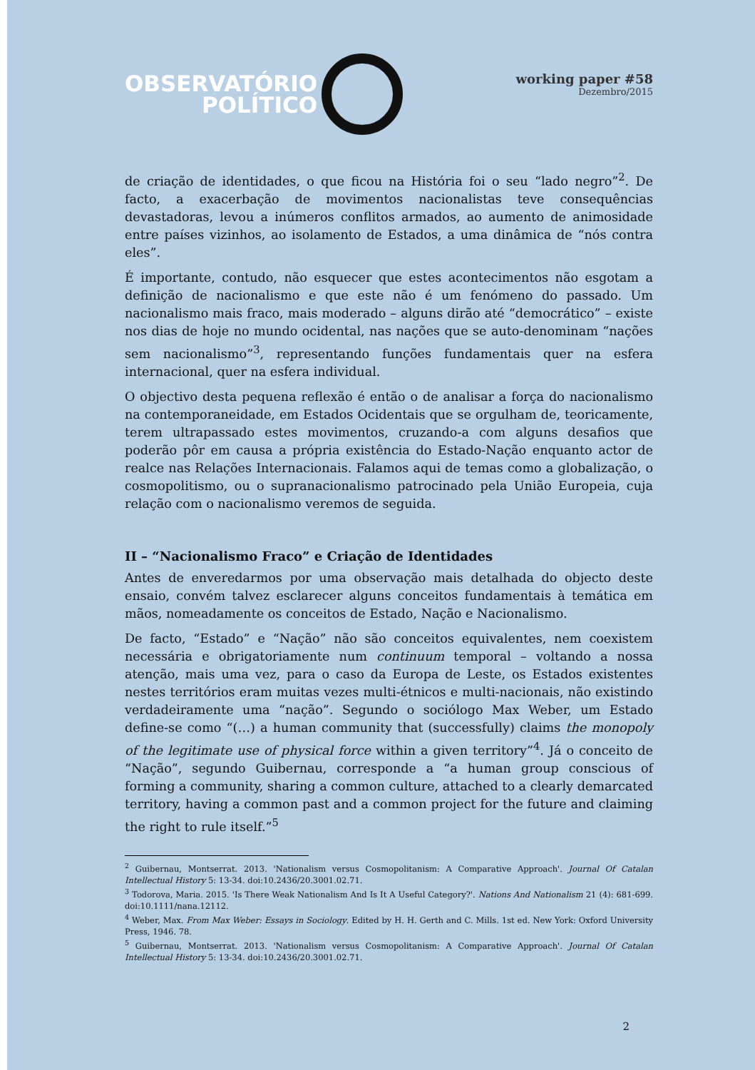OBSERVATÓRIO
POLÍTICO
working paper #58
Dezembro/2015
de criação de identidades, o que ficou na História foi o seu “lado negro”<sup>2</sup>. De facto, a exacerbação de movimentos nacionalistas teve consequências devastadoras, levou a inúmeros conflitos armados, ao aumento de animosidade entre países vizinhos, ao isolamento de Estados, a uma dinâmica de “nós contra eles”.
É importante, contudo, não esquecer que estes acontecimentos não esgotam a definição de nacionalismo e que este não é um fenómeno do passado. Um nacionalismo mais fraco, mais moderado – alguns dirão até “democrático” – existe nos dias de hoje no mundo ocidental, nas nações que se auto-denominam “nações sem nacionalismo”<sup>3</sup>, representando funções fundamentais quer na esfera internacional, quer na esfera individual.
O objectivo desta pequena reflexão é então o de analisar a força do nacionalismo na contemporaneidade, em Estados Ocidentais que se orgulham de, teoricamente, terem ultrapassado estes movimentos, cruzando-a com alguns desafios que poderão pôr em causa a própria existência do Estado-Nação enquanto actor de realce nas Relações Internacionais. Falamos aqui de temas como a globalização, o cosmopolitismo, ou o supranacionalismo patrocinado pela União Europeia, cuja relação com o nacionalismo veremos de seguida.
II – “Nacionalismo Fraco” e Criação de Identidades
Antes de enveredarmos por uma observação mais detalhada do objecto deste ensaio, convém talvez esclarecer alguns conceitos fundamentais à temática em mãos, nomeadamente os conceitos de Estado, Nação e Nacionalismo.
De facto, “Estado” e “Nação” não são conceitos equivalentes, nem coexistem necessária e obrigatoriamente num continuum temporal – voltando a nossa atenção, mais uma vez, para o caso da Europa de Leste, os Estados existentes nestes territórios eram muitas vezes multi-étnicos e multi-nacionais, não existindo verdadeiramente uma “nação”. Segundo o sociólogo Max Weber, um Estado define-se como “(…) a human community that (successfully) claims the monopoly of the legitimate use of physical force within a given territory”<sup>4</sup>. Já o conceito de “Nação”, segundo Guibernau, corresponde a “a human group conscious of forming a community, sharing a common culture, attached to a clearly demarcated territory, having a common past and a common project for the future and claiming the right to rule itself.”<sup>5</sup>
<sup>2</sup> Guibernau, Montserrat. 2013. 'Nationalism versus Cosmopolitanism: A Comparative Approach'. Journal Of Catalan Intellectual History 5: 13-34. doi:10.2436/20.3001.02.71.
<sup>3</sup> Todorova, Maria. 2015. 'Is There Weak Nationalism And Is It A Useful Category?'. Nations And Nationalism 21 (4): 681-699. doi:10.1111/nana.12112.
<sup>4</sup> Weber, Max. From Max Weber: Essays in Sociology. Edited by H. H. Gerth and C. Mills. 1st ed. New York: Oxford University Press, 1946. 78.
<sup>5</sup> Guibernau, Montserrat. 2013. 'Nationalism versus Cosmopolitanism: A Comparative Approach'. Journal Of Catalan Intellectual History 5: 13-34. doi:10.2436/20.3001.02.71.
2